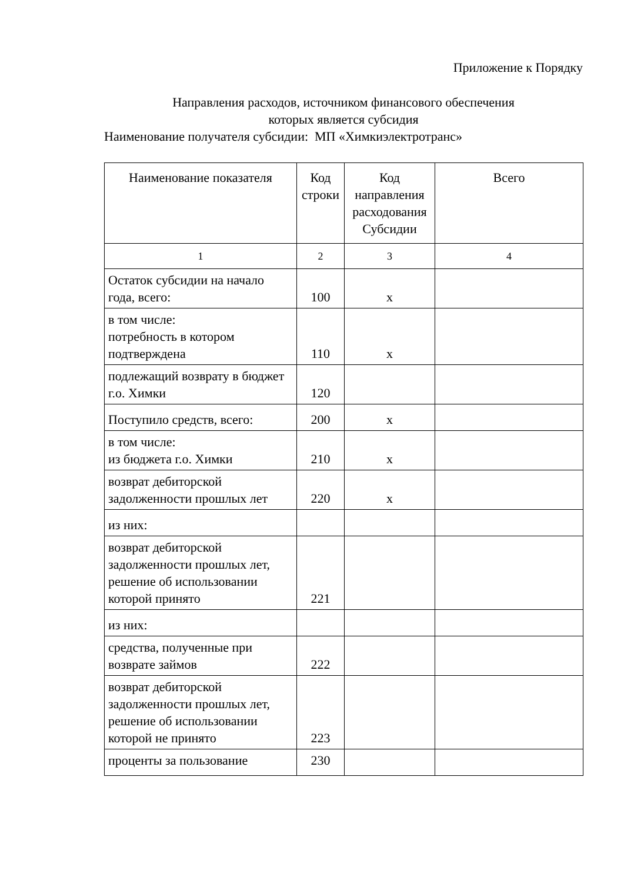Приложение к Порядку
Направления расходов, источником финансового обеспечения
которых является субсидия
Наименование получателя субсидии: МП «Химкиэлектротранс»
| Наименование показателя | Код строки | Код направления расходования Субсидии | Всего |
| --- | --- | --- | --- |
| 1 | 2 | 3 | 4 |
| Остаток субсидии на начало года, всего: | 100 | x | |
| в том числе: потребность в котором подтверждена | 110 | x | |
| подлежащий возврату в бюджет г.о. Химки | 120 | | |
| Поступило средств, всего: | 200 | x | |
| в том числе: из бюджета г.о. Химки | 210 | x | |
| возврат дебиторской задолженности прошлых лет | 220 | x | |
| из них: | | | |
| возврат дебиторской задолженности прошлых лет, решение об использовании которой принято | 221 | | |
| из них: | | | |
| средства, полученные при возврате займов | 222 | | |
| возврат дебиторской задолженности прошлых лет, решение об использовании которой не принято | 223 | | |
| проценты за пользование | 230 | | |